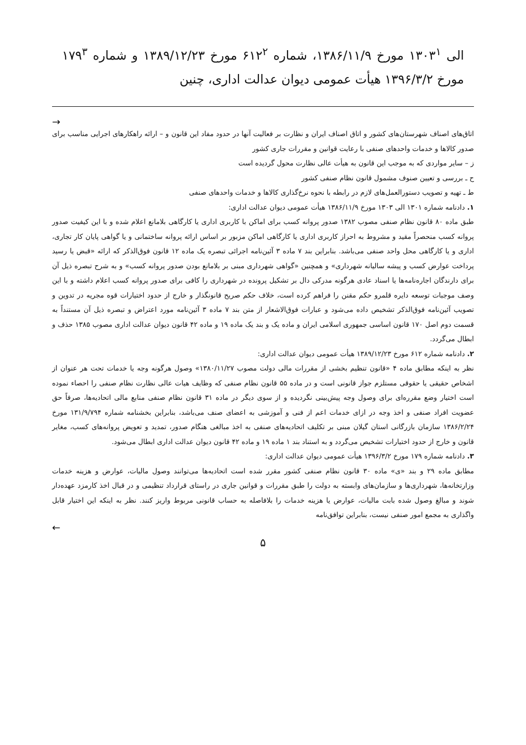الی ۱۳۰۳<sup>۱</sup> مورخ ۱۳۸۶/۱۱/۹، شماره ۶۱۲<sup>۲</sup> مورخ ۱۳۸۹/۱۲/۲۳ و شماره ۱۷۹<sup>۳</sup> مورخ ۱۳۹۶/۳/۲ هیأت عمومی دیوان عدالت اداری، چنین
→
اتاق‌های اصناف شهرستان‌های کشور و اتاق اصناف ایران و نظارت بر فعالیت آنها در حدود مفاد این قانون و – ارائه راهکارهای اجرایی مناسب برای صدور کالاها و خدمات واحدهای صنفی با رعایت قوانین و مقررات جاری کشور
ز – سایر مواردی که به موجب این قانون به هیأت عالی نظارت محول گردیده است
ح ـ بررسی و تعیین صنوف مشمول قانون نظام صنفی کشور
ط ـ تهیه و تصویب دستورالعمل‌های لازم در رابطه با نحوه نرخ‌گذاری کالاها و خدمات واحدهای صنفی
۱. دادنامه شماره ۱۳۰۱ الی ۱۳۰۳ مورخ ۱۳۸۶/۱۱/۹ هیأت عمومی دیوان عدالت اداری:
طبق ماده ۸۰ قانون نظام صنفی مصوب ۱۳۸۲ صدور پروانه کسب برای اماکن با کاربری اداری یا کارگاهی بلامانع اعلام شده و با این کیفیت صدور پروانه کسب منحصراً مقید و مشروط به احراز کاربری اداری یا کارگاهی اماکن مزبور بر اساس ارائه پروانه ساختمانی و یا گواهی پایان کار تجاری، اداری و یا کارگاهی محل واحد صنفی می‌باشد. بنابراین بند ۷ ماده ۳ آئین‌نامه اجرائی تبصره یک ماده ۱۲ قانون فوق‌الذکر که ارائه «قبض یا رسید پرداخت عوارض کسب و پیشه سالیانه شهرداری» و همچنین «گواهی شهرداری مبنی بر بلامانع بودن صدور پروانه کسب» و به شرح تبصره ذیل آن برای دارندگان اجاره‌نامه‌ها یا اسناد عادی هرگونه مدرکی دال بر تشکیل پرونده در شهرداری را کافی برای صدور پروانه کسب اعلام داشته و با این وصف موجبات توسعه دایره قلمرو حکم مقنن را فراهم کرده است، خلاف حکم صریح قانونگذار و خارج از حدود اختیارات قوه مجریه در تدوین و تصویب آئین‌نامه فوق‌الذکر تشخیص داده می‌شود و عبارات فوق‌الاشعار از متن بند ۷ ماده ۳ آئین‌نامه مورد اعتراض و تبصره ذیل آن مستنداً به قسمت دوم اصل ۱۷۰ قانون اساسی جمهوری اسلامی ایران و ماده یک و بند یک ماده ۱۹ و ماده ۴۲ قانون دیوان عدالت اداری مصوب ۱۳۸۵ حذف و ابطال می‌گردد.
۲. دادنامه شماره ۶۱۲ مورخ ۱۳۸۹/۱۲/۲۳ هیأت عمومی دیوان عدالت اداری:
نظر به اینکه مطابق ماده ۴ «قانون تنظیم بخشی از مقررات مالی دولت مصوب ۱۳۸۰/۱۱/۲۷» وصول هرگونه وجه یا خدمات تحت هر عنوان از اشخاص حقیقی یا حقوقی مستلزم جواز قانونی است و در ماده ۵۵ قانون نظام صنفی که وظایف هیات عالی نظارت نظام صنفی را احصاء نموده است اختیار وضع مقرره‌ای برای وصول وجه پیش‌بینی نگردیده و از سوی دیگر در ماده ۳۱ قانون نظام صنفی منابع مالی اتحادیه‌ها، صرفاً حق عضویت افراد صنفی و اخذ وجه در ازای خدمات اعم از فنی و آموزشی به اعضای صنف می‌باشد، بنابراین بخشنامه شماره ۱۳۱/۹/۷۹۴ مورخ ۱۳۸۶/۲/۲۴ سازمان بازرگانی استان گیلان مبنی بر تکلیف اتحادیه‌های صنفی به اخذ مبالغی هنگام صدور، تمدید و تعویض پروانه‌های کسب، مغایر قانون و خارج از حدود اختیارات تشخیص می‌گردد و به استناد بند ۱ ماده ۱۹ و ماده ۴۲ قانون دیوان عدالت اداری ابطال می‌شود.
۳. دادنامه شماره ۱۷۹ مورخ ۱۳۹۶/۳/۲ هیأت عمومی دیوان عدالت اداری:
مطابق ماده ۲۹ و بند «ی» ماده ۳۰ قانون نظام صنفی کشور مقرر شده است اتحادیه‌ها می‌توانند وصول مالیات، عوارض و هزینه خدمات وزارتخانه‌ها، شهرداری‌ها و سازمان‌های وابسته به دولت را طبق مقررات و قوانین جاری در راستای قرارداد تنظیمی و در قبال اخذ کارمزد عهده‌دار شوند و مبالغ وصول شده بابت مالیات، عوارض یا هزینه خدمات را بلافاصله به حساب قانونی مربوط واریز کنند. نظر به اینکه این اختیار قابل واگذاری به مجمع امور صنفی نیست، بنابراین توافق‌نامه
←
۵